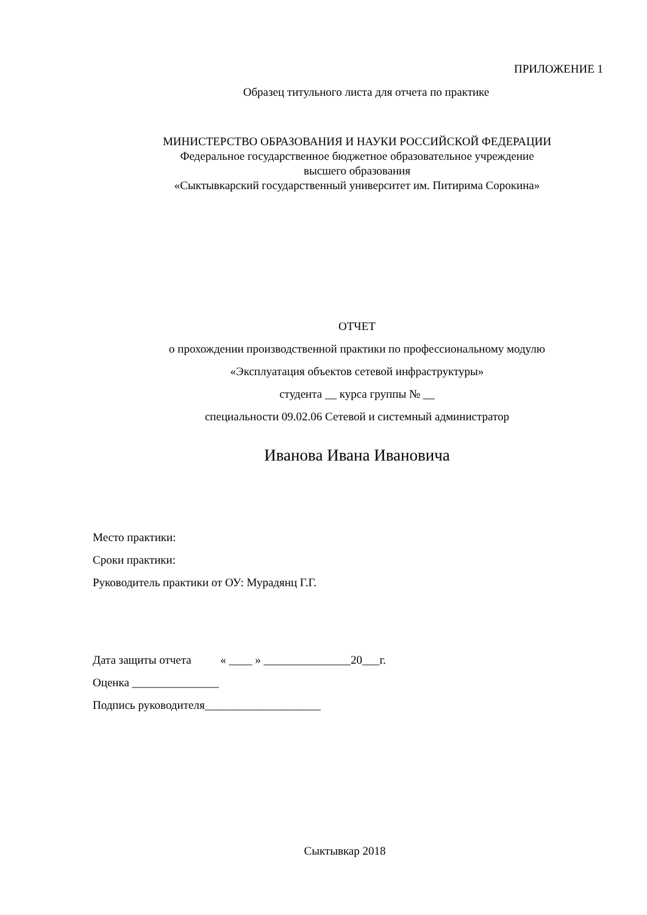ПРИЛОЖЕНИЕ 1
Образец титульного листа для отчета по практике
МИНИСТЕРСТВО ОБРАЗОВАНИЯ И НАУКИ РОССИЙСКОЙ ФЕДЕРАЦИИ
Федеральное государственное бюджетное образовательное учреждение
высшего образования
«Сыктывкарский государственный университет им. Питирима Сорокина»
ОТЧЕТ
о прохождении производственной практики по профессиональному модулю
«Эксплуатация объектов сетевой инфраструктуры»
студента __ курса группы № __
специальности 09.02.06 Сетевой и системный администратор
Иванова Ивана Ивановича
Место практики:
Сроки практики:
Руководитель практики от ОУ: Мурадянц Г.Г.
Дата защиты отчета « ____ » _______________20___г.
Оценка _______________
Подпись руководителя____________________
Сыктывкар 2018